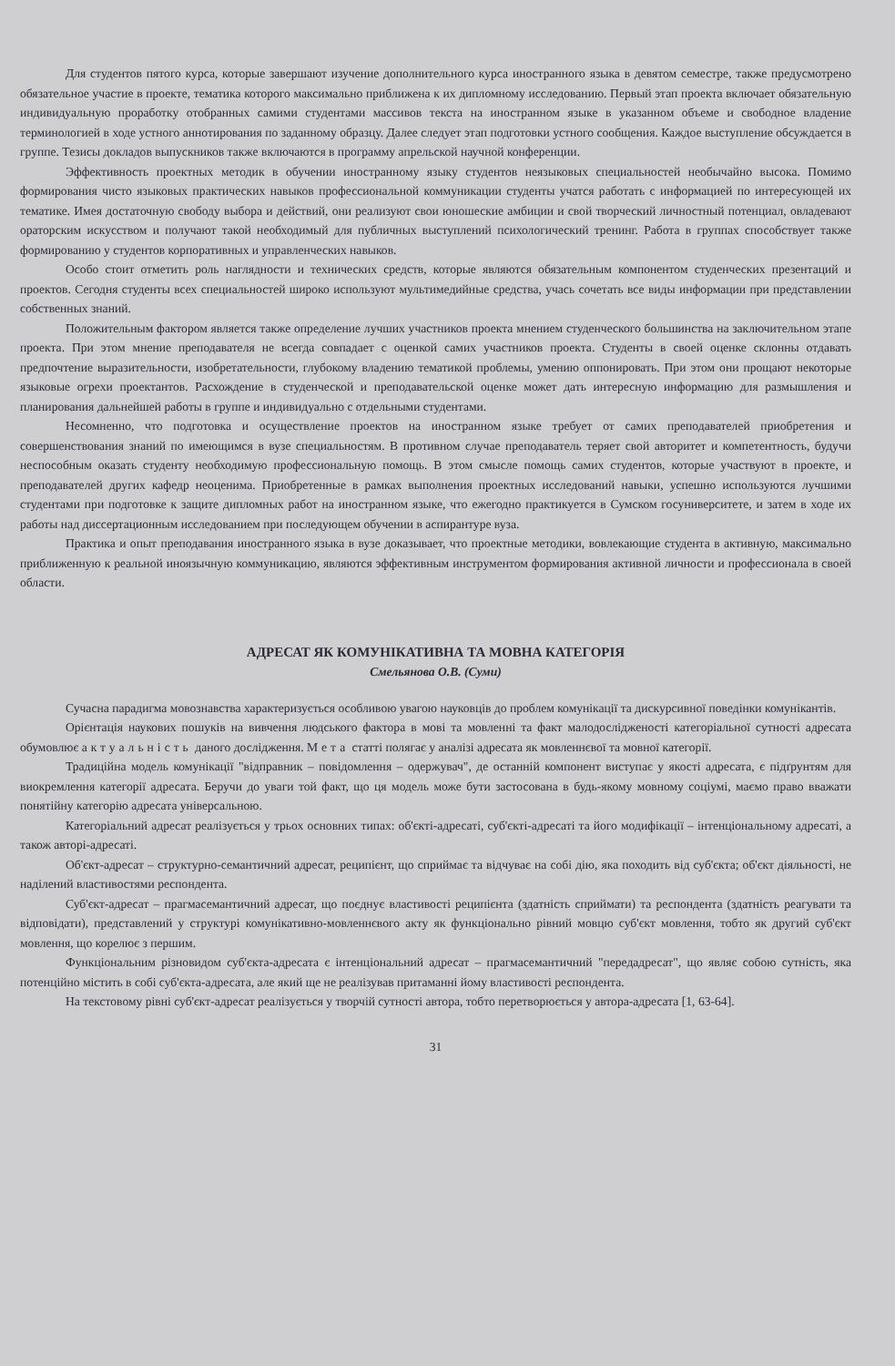Для студентов пятого курса, которые завершают изучение дополнительного курса иностранного языка в девятом семестре, также предусмотрено обязательное участие в проекте, тематика которого максимально приближена к их дипломному исследованию. Первый этап проекта включает обязательную индивидуальную проработку отобранных самими студентами массивов текста на иностранном языке в указанном объеме и свободное владение терминологией в ходе устного аннотирования по заданному образцу. Далее следует этап подготовки устного сообщения. Каждое выступление обсуждается в группе. Тезисы докладов выпускников также включаются в программу апрельской научной конференции.
Эффективность проектных методик в обучении иностранному языку студентов неязыковых специальностей необычайно высока. Помимо формирования чисто языковых практических навыков профессиональной коммуникации студенты учатся работать с информацией по интересующей их тематике. Имея достаточную свободу выбора и действий, они реализуют свои юношеские амбиции и свой творческий личностный потенциал, овладевают ораторским искусством и получают такой необходимый для публичных выступлений психологический тренинг. Работа в группах способствует также формированию у студентов корпоративных и управленческих навыков.
Особо стоит отметить роль наглядности и технических средств, которые являются обязательным компонентом студенческих презентаций и проектов. Сегодня студенты всех специальностей широко используют мультимедийные средства, учась сочетать все виды информации при представлении собственных знаний.
Положительным фактором является также определение лучших участников проекта мнением студенческого большинства на заключительном этапе проекта. При этом мнение преподавателя не всегда совпадает с оценкой самих участников проекта. Студенты в своей оценке склонны отдавать предпочтение выразительности, изобретательности, глубокому владению тематикой проблемы, умению оппонировать. При этом они прощают некоторые языковые огрехи проектантов. Расхождение в студенческой и преподавательской оценке может дать интересную информацию для размышления и планирования дальнейшей работы в группе и индивидуально с отдельными студентами.
Несомненно, что подготовка и осуществление проектов на иностранном языке требует от самих преподавателей приобретения и совершенствования знаний по имеющимся в вузе специальностям. В противном случае преподаватель теряет свой авторитет и компетентность, будучи неспособным оказать студенту необходимую профессиональную помощь. В этом смысле помощь самих студентов, которые участвуют в проекте, и преподавателей других кафедр неоценима. Приобретенные в рамках выполнения проектных исследований навыки, успешно используются лучшими студентами при подготовке к защите дипломных работ на иностранном языке, что ежегодно практикуется в Сумском госуниверситете, и затем в ходе их работы над диссертационным исследованием при последующем обучении в аспирантуре вуза.
Практика и опыт преподавания иностранного языка в вузе доказывает, что проектные методики, вовлекающие студента в активную, максимально приближенную к реальной иноязычную коммуникацию, являются эффективным инструментом формирования активной личности и профессионала в своей области.
АДРЕСАТ ЯК КОМУНІКАТИВНА ТА МОВНА КАТЕГОРІЯ
Смельянова О.В. (Суми)
Сучасна парадигма мовознавства характеризується особливою увагою науковців до проблем комунікації та дискурсивної поведінки комунікантів.
Орієнтація наукових пошуків на вивчення людського фактора в мові та мовленні та факт малодослідженості категоріальної сутності адресата обумовлює актуальність даного дослідження. Мета статті полягає у аналізі адресата як мовленнєвої та мовної категорії.
Традиційна модель комунікації "відправник – повідомлення – одержувач", де останній компонент виступає у якості адресата, є підґрунтям для виокремлення категорії адресата. Беручи до уваги той факт, що ця модель може бути застосована в будь-якому мовному соціумі, маємо право вважати понятійну категорію адресата універсальною.
Категоріальний адресат реалізується у трьох основних типах: об'єкті-адресаті, суб'єкті-адресаті та його модифікації – інтенціональному адресаті, а також авторі-адресаті.
Об'єкт-адресат – структурно-семантичний адресат, реципієнт, що сприймає та відчуває на собі дію, яка походить від суб'єкта; об'єкт діяльності, не наділений властивостями респондента.
Суб'єкт-адресат – прагмасемантичний адресат, що поєднує властивості реципієнта (здатність сприймати) та респондента (здатність реагувати та відповідати), представлений у структурі комунікативно-мовленнєвого акту як функціонально рівний мовцю суб'єкт мовлення, тобто як другий суб'єкт мовлення, що корелює з першим.
Функціональним різновидом суб'єкта-адресата є інтенціональний адресат – прагмасемантичний "передадресат", що являє собою сутність, яка потенційно містить в собі суб'єкта-адресата, але який ще не реалізував притаманні йому властивості респондента.
На текстовому рівні суб'єкт-адресат реалізується у творчій сутності автора, тобто перетворюється у автора-адресата [1, 63-64].
31